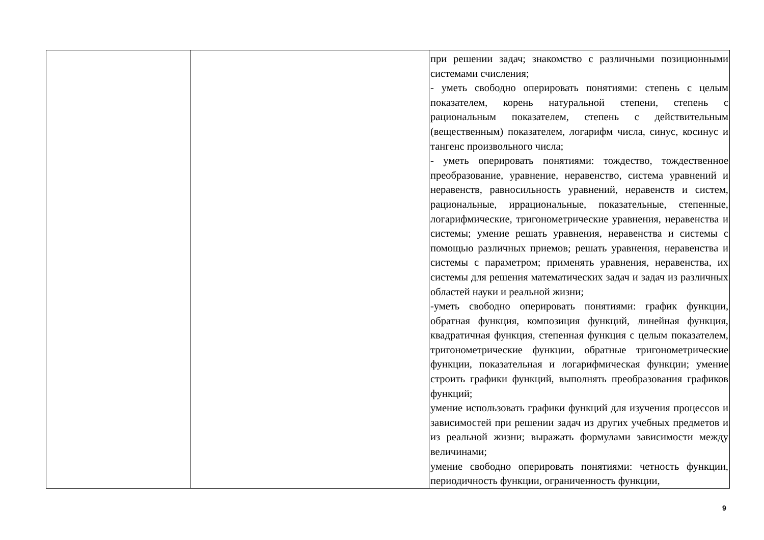| | | при решении задач; знакомство с различными позиционными системами счисления; - уметь свободно оперировать понятиями: степень с целым показателем, корень натуральной степени, степень с рациональным показателем, степень с действительным (вещественным) показателем, логарифм числа, синус, косинус и тангенс произвольного числа; - уметь оперировать понятиями: тождество, тождественное преобразование, уравнение, неравенство, система уравнений и неравенств, равносильность уравнений, неравенств и систем, рациональные, иррациональные, показательные, степенные, логарифмические, тригонометрические уравнения, неравенства и системы; умение решать уравнения, неравенства и системы с помощью различных приемов; решать уравнения, неравенства и системы с параметром; применять уравнения, неравенства, их системы для решения математических задач и задач из различных областей науки и реальной жизни; -уметь свободно оперировать понятиями: график функции, обратная функция, композиция функций, линейная функция, квадратичная функция, степенная функция с целым показателем, тригонометрические функции, обратные тригонометрические функции, показательная и логарифмическая функции; умение строить графики функций, выполнять преобразования графиков функций; умение использовать графики функций для изучения процессов и зависимостей при решении задач из других учебных предметов и из реальной жизни; выражать формулами зависимости между величинами; умение свободно оперировать понятиями: четность функции, периодичность функции, ограниченность функции, |
9